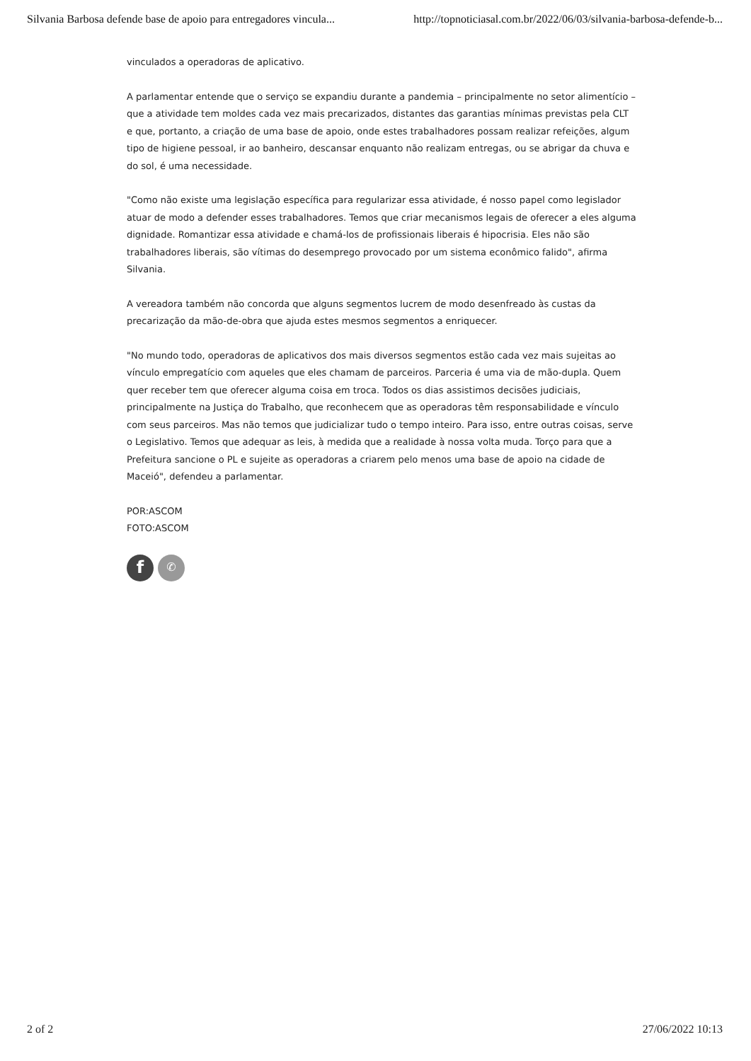Silvania Barbosa defende base de apoio para entregadores vincula... http://topnoticiasal.com.br/2022/06/03/silvania-barbosa-defende-b...
vinculados a operadoras de aplicativo.
A parlamentar entende que o serviço se expandiu durante a pandemia – principalmente no setor alimentício – que a atividade tem moldes cada vez mais precarizados, distantes das garantias mínimas previstas pela CLT e que, portanto, a criação de uma base de apoio, onde estes trabalhadores possam realizar refeições, algum tipo de higiene pessoal, ir ao banheiro, descansar enquanto não realizam entregas, ou se abrigar da chuva e do sol, é uma necessidade.
"Como não existe uma legislação específica para regularizar essa atividade, é nosso papel como legislador atuar de modo a defender esses trabalhadores. Temos que criar mecanismos legais de oferecer a eles alguma dignidade. Romantizar essa atividade e chamá-los de profissionais liberais é hipocrisia. Eles não são trabalhadores liberais, são vítimas do desemprego provocado por um sistema econômico falido", afirma Silvania.
A vereadora também não concorda que alguns segmentos lucrem de modo desenfreado às custas da precarização da mão-de-obra que ajuda estes mesmos segmentos a enriquecer.
"No mundo todo, operadoras de aplicativos dos mais diversos segmentos estão cada vez mais sujeitas ao vínculo empregatício com aqueles que eles chamam de parceiros. Parceria é uma via de mão-dupla. Quem quer receber tem que oferecer alguma coisa em troca. Todos os dias assistimos decisões judiciais, principalmente na Justiça do Trabalho, que reconhecem que as operadoras têm responsabilidade e vínculo com seus parceiros. Mas não temos que judicializar tudo o tempo inteiro. Para isso, entre outras coisas, serve o Legislativo. Temos que adequar as leis, à medida que a realidade à nossa volta muda. Torço para que a Prefeitura sancione o PL e sujeite as operadoras a criarem pelo menos uma base de apoio na cidade de Maceió", defendeu a parlamentar.
POR:ASCOM
FOTO:ASCOM
f
✆
2 of 2 27/06/2022 10:13